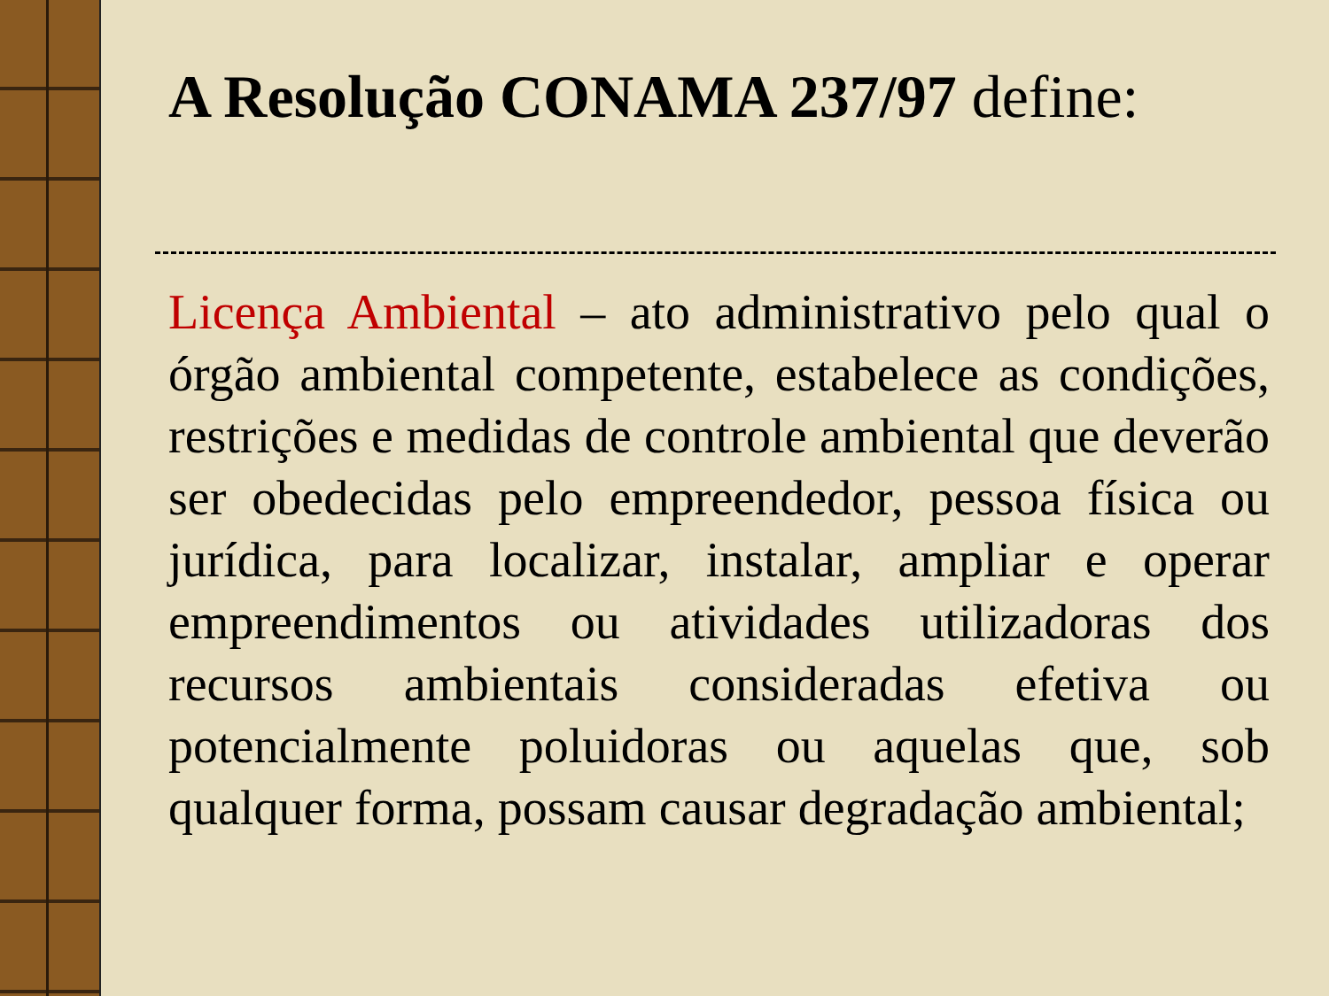A Resolução CONAMA 237/97 define:
Licença Ambiental – ato administrativo pelo qual o órgão ambiental competente, estabelece as condições, restrições e medidas de controle ambiental que deverão ser obedecidas pelo empreendedor, pessoa física ou jurídica, para localizar, instalar, ampliar e operar empreendimentos ou atividades utilizadoras dos recursos ambientais consideradas efetiva ou potencialmente poluidoras ou aquelas que, sob qualquer forma, possam causar degradação ambiental;